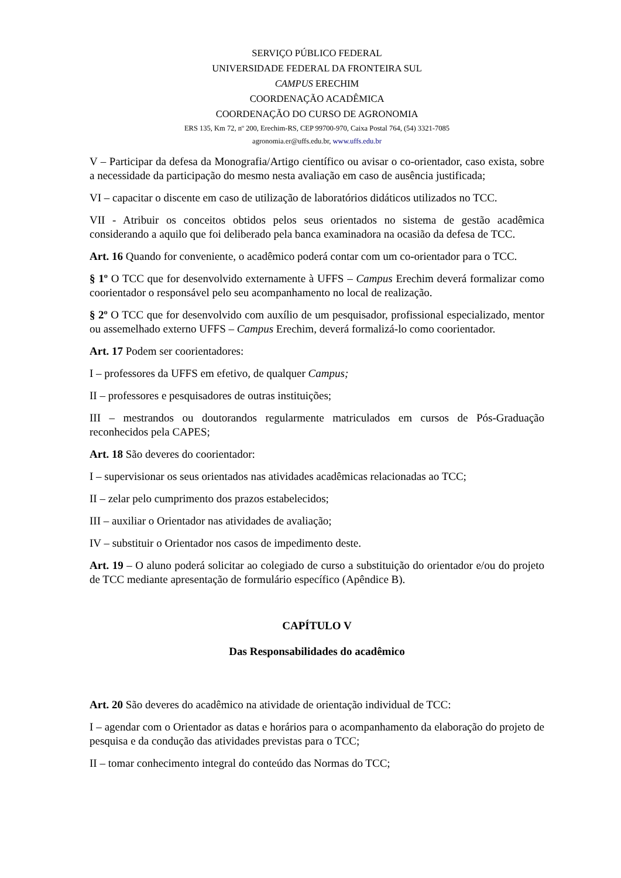SERVIÇO PÚBLICO FEDERAL
UNIVERSIDADE FEDERAL DA FRONTEIRA SUL
CAMPUS ERECHIM
COORDENAÇÃO ACADÊMICA
COORDENAÇÃO DO CURSO DE AGRONOMIA
ERS 135, Km 72, nº 200, Erechim-RS, CEP 99700-970, Caixa Postal 764, (54) 3321-7085
agronomia.er@uffs.edu.br, www.uffs.edu.br
V – Participar da defesa da Monografia/Artigo científico ou avisar o co-orientador, caso exista, sobre a necessidade da participação do mesmo nesta avaliação em caso de ausência justificada;
VI – capacitar o discente em caso de utilização de laboratórios didáticos utilizados no TCC.
VII - Atribuir os conceitos obtidos pelos seus orientados no sistema de gestão acadêmica considerando a aquilo que foi deliberado pela banca examinadora na ocasião da defesa de TCC.
Art. 16 Quando for conveniente, o acadêmico poderá contar com um co-orientador para o TCC.
§ 1º O TCC que for desenvolvido externamente à UFFS – Campus Erechim deverá formalizar como coorientador o responsável pelo seu acompanhamento no local de realização.
§ 2º O TCC que for desenvolvido com auxílio de um pesquisador, profissional especializado, mentor ou assemelhado externo UFFS – Campus Erechim, deverá formalizá-lo como coorientador.
Art. 17 Podem ser coorientadores:
I – professores da UFFS em efetivo, de qualquer Campus;
II – professores e pesquisadores de outras instituições;
III – mestrandos ou doutorandos regularmente matriculados em cursos de Pós-Graduação reconhecidos pela CAPES;
Art. 18 São deveres do coorientador:
I – supervisionar os seus orientados nas atividades acadêmicas relacionadas ao TCC;
II – zelar pelo cumprimento dos prazos estabelecidos;
III – auxiliar o Orientador nas atividades de avaliação;
IV – substituir o Orientador nos casos de impedimento deste.
Art. 19 – O aluno poderá solicitar ao colegiado de curso a substituição do orientador e/ou do projeto de TCC mediante apresentação de formulário específico (Apêndice B).
CAPÍTULO V
Das Responsabilidades do acadêmico
Art. 20 São deveres do acadêmico na atividade de orientação individual de TCC:
I – agendar com o Orientador as datas e horários para o acompanhamento da elaboração do projeto de pesquisa e da condução das atividades previstas para o TCC;
II – tomar conhecimento integral do conteúdo das Normas do TCC;